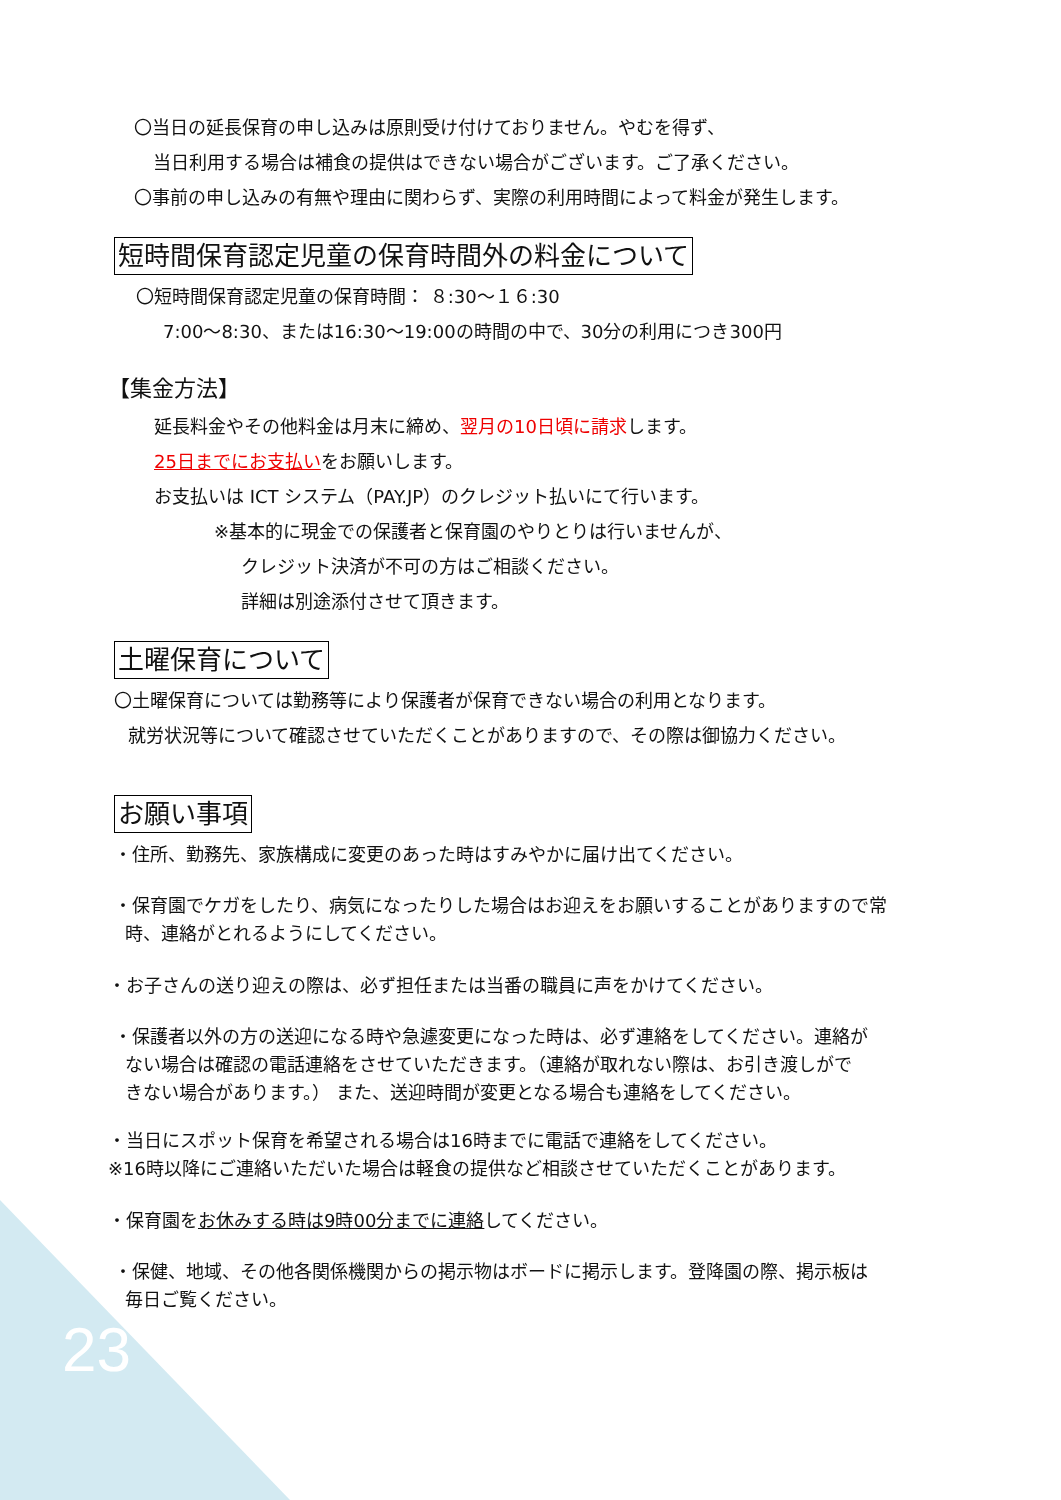〇当日の延長保育の申し込みは原則受け付けておりません。やむを得ず、
当日利用する場合は補食の提供はできない場合がございます。ご了承ください。
〇事前の申し込みの有無や理由に関わらず、実際の利用時間によって料金が発生します。
短時間保育認定児童の保育時間外の料金について
〇短時間保育認定児童の保育時間： ８:30～１６:30
7:00～8:30、または16:30～19:00の時間の中で、30分の利用につき300円
【集金方法】
延長料金やその他料金は月末に締め、翌月の10日頃に請求します。
25日までにお支払いをお願いします。
お支払いは ICT システム（PAY.JP）のクレジット払いにて行います。
※基本的に現金での保護者と保育園のやりとりは行いませんが、
クレジット決済が不可の方はご相談ください。
詳細は別途添付させて頂きます。
土曜保育について
〇土曜保育については勤務等により保護者が保育できない場合の利用となります。
就労状況等について確認させていただくことがありますので、その際は御協力ください。
お願い事項
・住所、勤務先、家族構成に変更のあった時はすみやかに届け出てください。
・保育園でケガをしたり、病気になったりした場合はお迎えをお願いすることがありますので常
時、連絡がとれるようにしてください。
・お子さんの送り迎えの際は、必ず担任または当番の職員に声をかけてください。
・保護者以外の方の送迎になる時や急遽変更になった時は、必ず連絡をしてください。連絡が
ない場合は確認の電話連絡をさせていただきます。（連絡が取れない際は、お引き渡しがで
きない場合があります。） また、送迎時間が変更となる場合も連絡をしてください。
・当日にスポット保育を希望される場合は16時までに電話で連絡をしてください。
※16時以降にご連絡いただいた場合は軽食の提供など相談させていただくことがあります。
・保育園をお休みする時は9時00分までに連絡してください。
・保健、地域、その他各関係機関からの掲示物はボードに掲示します。登降園の際、掲示板は
毎日ご覧ください。
23